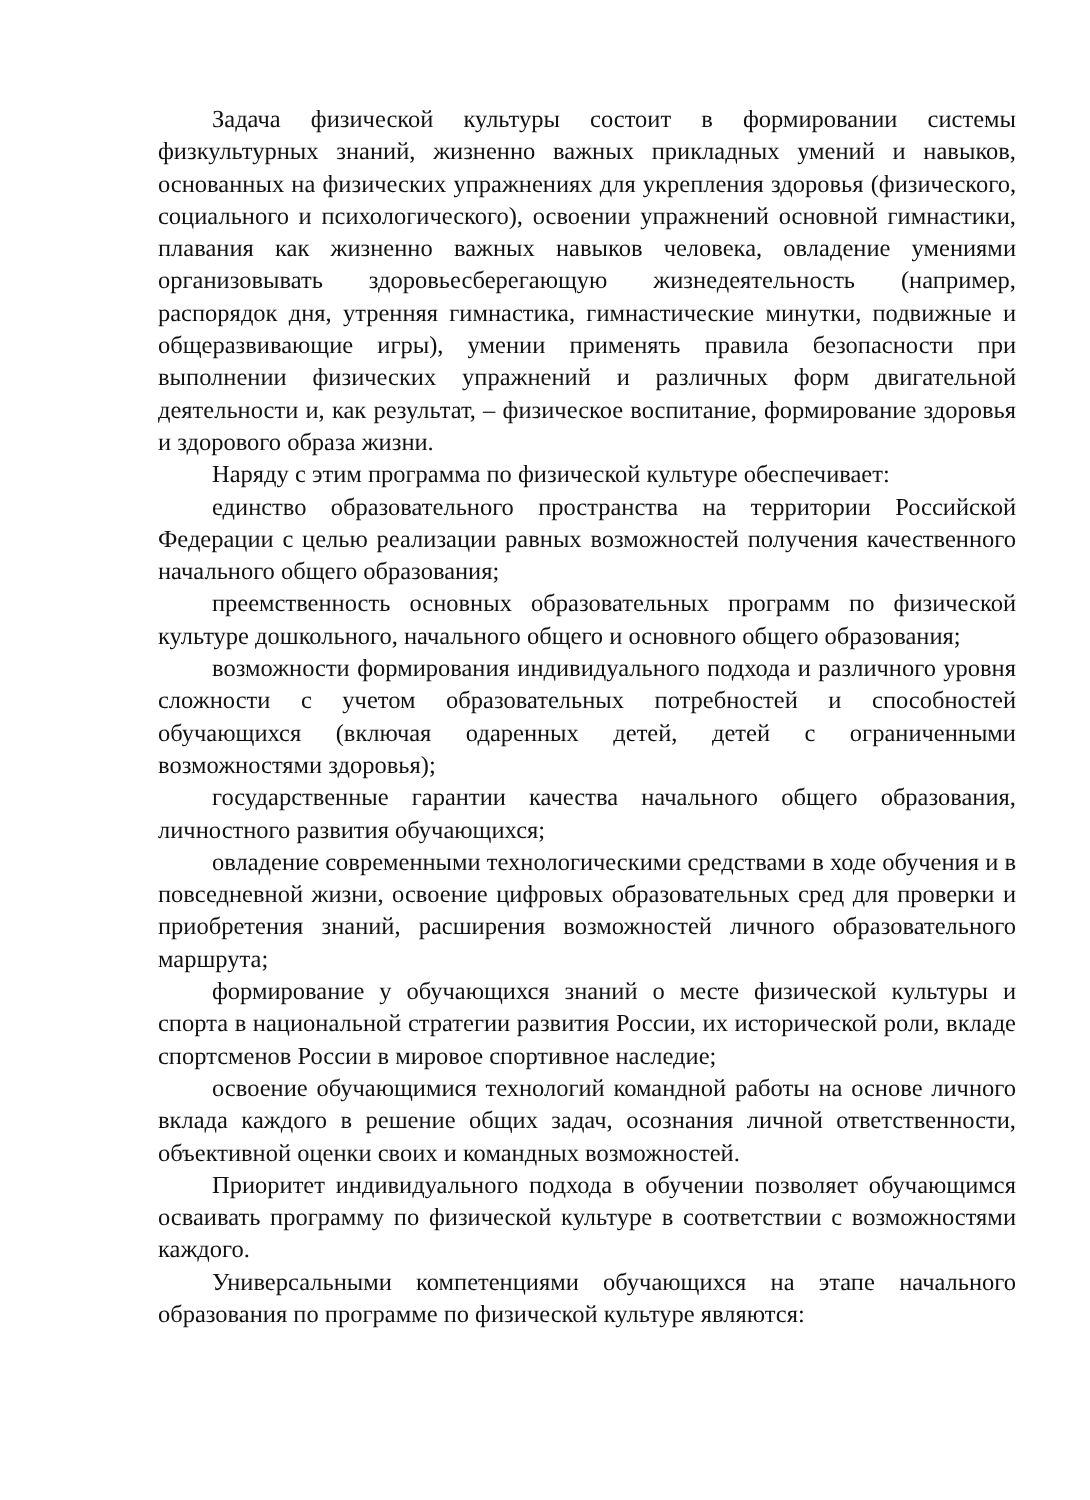Задача физической культуры состоит в формировании системы физкультурных знаний, жизненно важных прикладных умений и навыков, основанных на физических упражнениях для укрепления здоровья (физического, социального и психологического), освоении упражнений основной гимнастики, плавания как жизненно важных навыков человека, овладение умениями организовывать здоровьесберегающую жизнедеятельность (например, распорядок дня, утренняя гимнастика, гимнастические минутки, подвижные и общеразвивающие игры), умении применять правила безопасности при выполнении физических упражнений и различных форм двигательной деятельности и, как результат, – физическое воспитание, формирование здоровья и здорового образа жизни.
Наряду с этим программа по физической культуре обеспечивает:
единство образовательного пространства на территории Российской Федерации с целью реализации равных возможностей получения качественного начального общего образования;
преемственность основных образовательных программ по физической культуре дошкольного, начального общего и основного общего образования;
возможности формирования индивидуального подхода и различного уровня сложности с учетом образовательных потребностей и способностей обучающихся (включая одаренных детей, детей с ограниченными возможностями здоровья);
государственные гарантии качества начального общего образования, личностного развития обучающихся;
овладение современными технологическими средствами в ходе обучения и в повседневной жизни, освоение цифровых образовательных сред для проверки и приобретения знаний, расширения возможностей личного образовательного маршрута;
формирование у обучающихся знаний о месте физической культуры и спорта в национальной стратегии развития России, их исторической роли, вкладе спортсменов России в мировое спортивное наследие;
освоение обучающимися технологий командной работы на основе личного вклада каждого в решение общих задач, осознания личной ответственности, объективной оценки своих и командных возможностей.
Приоритет индивидуального подхода в обучении позволяет обучающимся осваивать программу по физической культуре в соответствии с возможностями каждого.
Универсальными компетенциями обучающихся на этапе начального образования по программе по физической культуре являются: